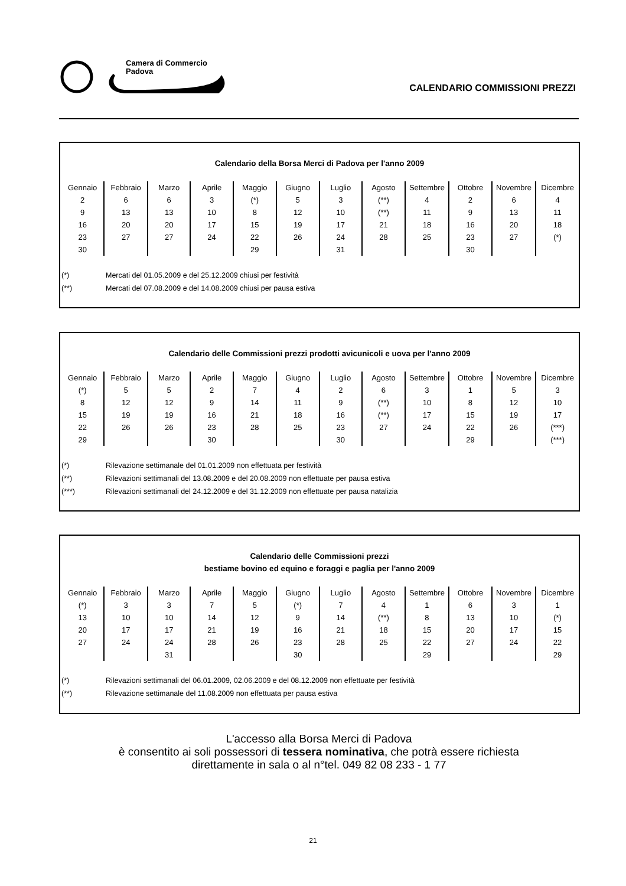Camera di Commercio
Padova
CALENDARIO COMMISSIONI PREZZI
Calendario della Borsa Merci di Padova per l'anno 2009
| Gennaio | Febbraio | Marzo | Aprile | Maggio | Giugno | Luglio | Agosto | Settembre | Ottobre | Novembre | Dicembre |
| 2 | 6 | 6 | 3 | (*) | 5 | 3 | (**) | 4 | 2 | 6 | 4 |
| 9 | 13 | 13 | 10 | 8 | 12 | 10 | (**) | 11 | 9 | 13 | 11 |
| 16 | 20 | 20 | 17 | 15 | 19 | 17 | 21 | 18 | 16 | 20 | 18 |
| 23 | 27 | 27 | 24 | 22 | 26 | 24 | 28 | 25 | 23 | 27 | (*) |
| 30 | | | | 29 | | 31 | | | 30 | | |
(*) Mercati del 01.05.2009 e del 25.12.2009 chiusi per festività
(**) Mercati del 07.08.2009 e del 14.08.2009 chiusi per pausa estiva
Calendario delle Commissioni prezzi prodotti avicunicoli e uova per l'anno 2009
| Gennaio | Febbraio | Marzo | Aprile | Maggio | Giugno | Luglio | Agosto | Settembre | Ottobre | Novembre | Dicembre |
| (*) | 5 | 5 | 2 | 7 | 4 | 2 | 6 | 3 | 1 | 5 | 3 |
| 8 | 12 | 12 | 9 | 14 | 11 | 9 | (**) | 10 | 8 | 12 | 10 |
| 15 | 19 | 19 | 16 | 21 | 18 | 16 | (**) | 17 | 15 | 19 | 17 |
| 22 | 26 | 26 | 23 | 28 | 25 | 23 | 27 | 24 | 22 | 26 | (***) |
| 29 | | | 30 | | | 30 | | | 29 | | (***) |
(*) Rilevazione settimanale del 01.01.2009 non effettuata per festività
(**) Rilevazioni settimanali del 13.08.2009 e del 20.08.2009 non effettuate per pausa estiva
(***) Rilevazioni settimanali del 24.12.2009 e del 31.12.2009 non effettuate per pausa natalizia
Calendario delle Commissioni prezzi
bestiame bovino ed equino e foraggi e paglia per l'anno 2009
| Gennaio | Febbraio | Marzo | Aprile | Maggio | Giugno | Luglio | Agosto | Settembre | Ottobre | Novembre | Dicembre |
| (*) | 3 | 3 | 7 | 5 | (*) | 7 | 4 | 1 | 6 | 3 | 1 |
| 13 | 10 | 10 | 14 | 12 | 9 | 14 | (**) | 8 | 13 | 10 | (*) |
| 20 | 17 | 17 | 21 | 19 | 16 | 21 | 18 | 15 | 20 | 17 | 15 |
| 27 | 24 | 24 | 28 | 26 | 23 | 28 | 25 | 22 | 27 | 24 | 22 |
| | | 31 | | | 30 | | | 29 | | | 29 |
(*) Rilevazioni settimanali del 06.01.2009, 02.06.2009 e del 08.12.2009 non effettuate per festività
(**) Rilevazione settimanale del 11.08.2009 non effettuata per pausa estiva
L'accesso alla Borsa Merci di Padova
è consentito ai soli possessori di tessera nominativa, che potrà essere richiesta
direttamente in sala o al n°tel. 049 82 08 233 - 1 77
21